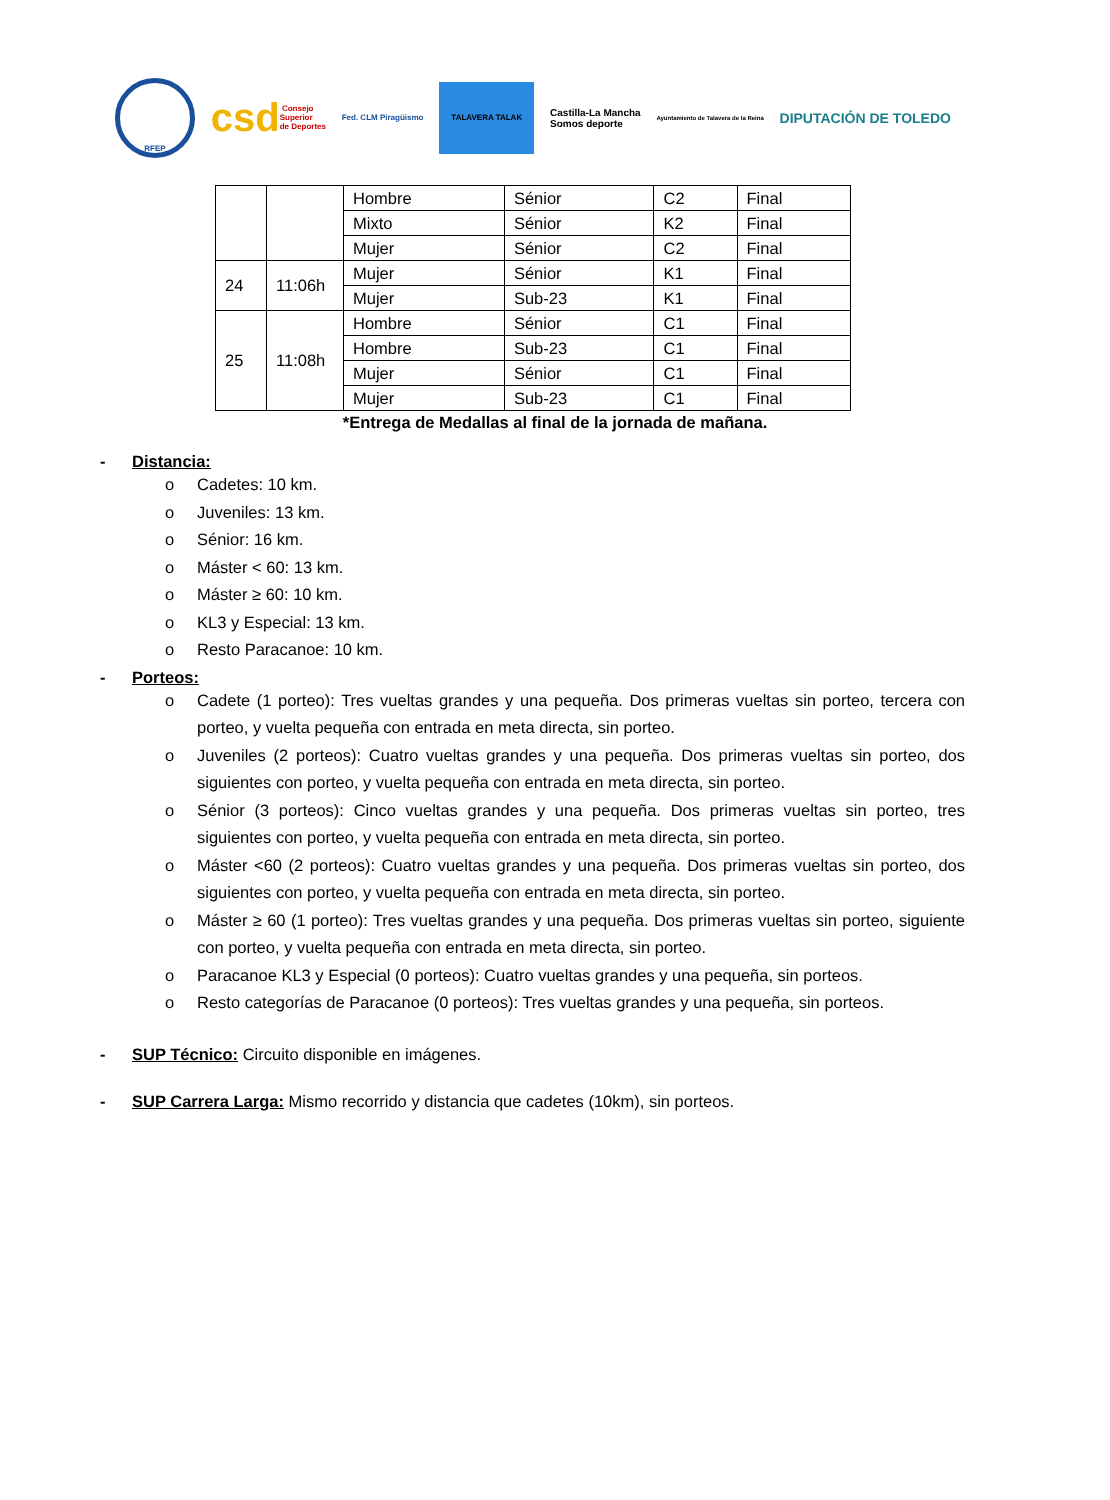RFEP
csd Consejo
Superior
de Deportes
Fed. CLM Piragüismo
TALAVERA TALAK
Castilla-La Mancha
Somos deporte
Ayuntamiento de Talavera de la Reina
DIPUTACIÓN DE TOLEDO
| | | Hombre | Sénior | C2 | Final |
| | | Mixto | Sénior | K2 | Final |
| | | Mujer | Sénior | C2 | Final |
| 24 | 11:06h | Mujer | Sénior | K1 | Final |
| | | Mujer | Sub-23 | K1 | Final |
| 25 | 11:08h | Hombre | Sénior | C1 | Final |
| | | Hombre | Sub-23 | C1 | Final |
| | | Mujer | Sénior | C1 | Final |
| | | Mujer | Sub-23 | C1 | Final |
*Entrega de Medallas al final de la jornada de mañana.
- Distancia:
o Cadetes: 10 km.
o Juveniles: 13 km.
o Sénior: 16 km.
o Máster < 60: 13 km.
o Máster ≥ 60: 10 km.
o KL3 y Especial: 13 km.
o Resto Paracanoe: 10 km.
- Porteos:
o Cadete (1 porteo): Tres vueltas grandes y una pequeña. Dos primeras vueltas sin porteo, tercera con porteo, y vuelta pequeña con entrada en meta directa, sin porteo.
o Juveniles (2 porteos): Cuatro vueltas grandes y una pequeña. Dos primeras vueltas sin porteo, dos siguientes con porteo, y vuelta pequeña con entrada en meta directa, sin porteo.
o Sénior (3 porteos): Cinco vueltas grandes y una pequeña. Dos primeras vueltas sin porteo, tres siguientes con porteo, y vuelta pequeña con entrada en meta directa, sin porteo.
o Máster <60 (2 porteos): Cuatro vueltas grandes y una pequeña. Dos primeras vueltas sin porteo, dos siguientes con porteo, y vuelta pequeña con entrada en meta directa, sin porteo.
o Máster ≥ 60 (1 porteo): Tres vueltas grandes y una pequeña. Dos primeras vueltas sin porteo, siguiente con porteo, y vuelta pequeña con entrada en meta directa, sin porteo.
o Paracanoe KL3 y Especial (0 porteos): Cuatro vueltas grandes y una pequeña, sin porteos.
o Resto categorías de Paracanoe (0 porteos): Tres vueltas grandes y una pequeña, sin porteos.
- SUP Técnico: Circuito disponible en imágenes.
- SUP Carrera Larga: Mismo recorrido y distancia que cadetes (10km), sin porteos.